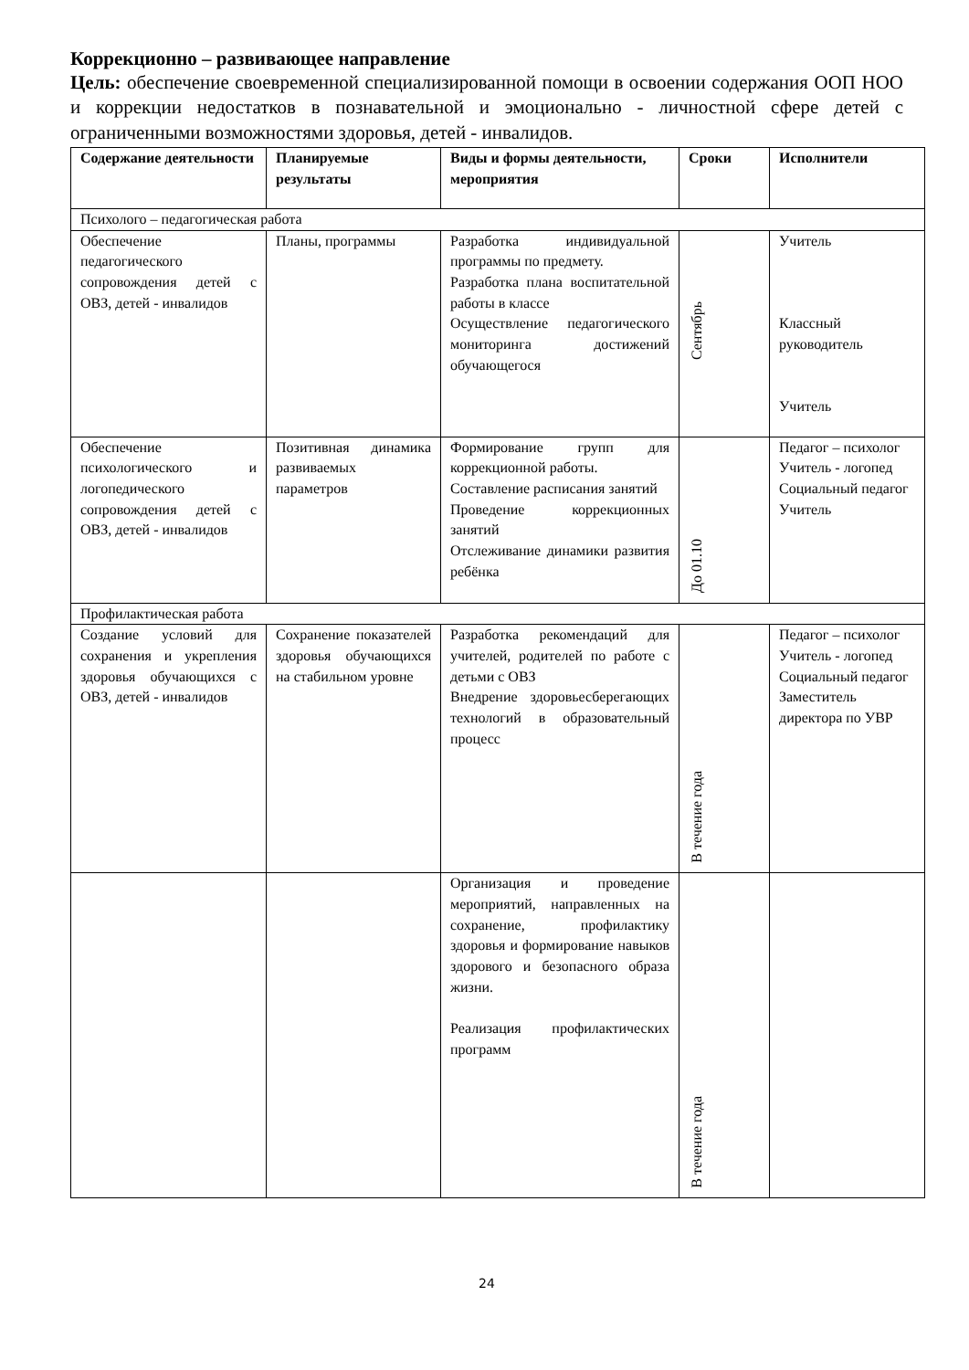Коррекционно – развивающее направление
Цель: обеспечение своевременной специализированной помощи в освоении содержания ООП НОО и коррекции недостатков в познавательной и эмоционально - личностной сфере детей с ограниченными возможностями здоровья, детей - инвалидов.
| Содержание деятельности | Планируемые результаты | Виды и формы деятельности, мероприятия | Сроки | Исполнители |
| --- | --- | --- | --- | --- |
| Психолого – педагогическая работа | | | | |
| Обеспечение педагогического сопровождения детей с ОВЗ, детей - инвалидов | Планы, программы | Разработка индивидуальной программы по предмету. Разработка плана воспитательной работы в классе Осуществление педагогического мониторинга достижений обучающегося | Сентябрь | Учитель Классный руководитель Учитель |
| Обеспечение психологического и логопедического сопровождения детей с ОВЗ, детей - инвалидов | Позитивная динамика развиваемых параметров | Формирование групп для коррекционной работы. Составление расписания занятий Проведение коррекционных занятий Отслеживание динамики развития ребёнка | До 01.10 | Педагог – психолог Учитель - логопед Социальный педагог Учитель |
| Профилактическая работа | | | | |
| Создание условий для сохранения и укрепления здоровья обучающихся с ОВЗ, детей - инвалидов | Сохранение показателей здоровья обучающихся на стабильном уровне | Разработка рекомендаций для учителей, родителей по работе с детьми с ОВЗ Внедрение здоровьесберегающих технологий в образовательный процесс | В течение года | Педагог – психолог Учитель - логопед Социальный педагог Заместитель директора по УВР |
| | | Организация и проведение мероприятий, направленных на сохранение, профилактику здоровья и формирование навыков здорового и безопасного образа жизни. Реализация профилактических программ | В течение года | |
24